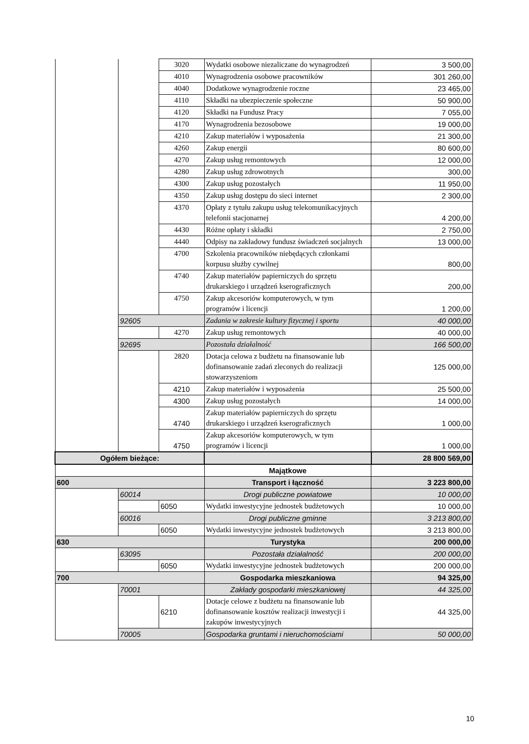| | | 3020 | Wydatki osobowe niezaliczane do wynagrodzeń | 3 500,00 |
| | | 4010 | Wynagrodzenia osobowe pracowników | 301 260,00 |
| | | 4040 | Dodatkowe wynagrodzenie roczne | 23 465,00 |
| | | 4110 | Składki na ubezpieczenie społeczne | 50 900,00 |
| | | 4120 | Składki na Fundusz Pracy | 7 055,00 |
| | | 4170 | Wynagrodzenia bezosobowe | 19 000,00 |
| | | 4210 | Zakup materiałów i wyposażenia | 21 300,00 |
| | | 4260 | Zakup energii | 80 600,00 |
| | | 4270 | Zakup usług remontowych | 12 000,00 |
| | | 4280 | Zakup usług zdrowotnych | 300,00 |
| | | 4300 | Zakup usług pozostałych | 11 950,00 |
| | | 4350 | Zakup usług dostępu do sieci internet | 2 300,00 |
| | | 4370 | Opłaty z tytułu zakupu usług telekomunikacyjnych telefonii stacjonarnej | 4 200,00 |
| | | 4430 | Różne opłaty i składki | 2 750,00 |
| | | 4440 | Odpisy na zakładowy fundusz świadczeń socjalnych | 13 000,00 |
| | | 4700 | Szkolenia pracowników niebędących członkami korpusu służby cywilnej | 800,00 |
| | | 4740 | Zakup materiałów papierniczych do sprzętu drukarskiego i urządzeń kserograficznych | 200,00 |
| | | 4750 | Zakup akcesoriów komputerowych, w tym programów i licencji | 1 200,00 |
| | 92605 | | Zadania w zakresie kultury fizycznej i sportu | 40 000,00 |
| | | 4270 | Zakup usług remontowych | 40 000,00 |
| | 92695 | | Pozostała działalność | 166 500,00 |
| | | 2820 | Dotacja celowa z budżetu na finansowanie lub dofinansowanie zadań zleconych do realizacji stowarzyszeniom | 125 000,00 |
| | | 4210 | Zakup materiałów i wyposażenia | 25 500,00 |
| | | 4300 | Zakup usług pozostałych | 14 000,00 |
| | | 4740 | Zakup materiałów papierniczych do sprzętu drukarskiego i urządzeń kserograficznych | 1 000,00 |
| | | 4750 | Zakup akcesoriów komputerowych, w tym programów i licencji | 1 000,00 |
| Ogółem bieżące: | | | | 28 800 569,00 |
| | | | Majątkowe | |
| 600 | | | Transport i łączność | 3 223 800,00 |
| | 60014 | | Drogi publiczne powiatowe | 10 000,00 |
| | | 6050 | Wydatki inwestycyjne jednostek budżetowych | 10 000,00 |
| | 60016 | | Drogi publiczne gminne | 3 213 800,00 |
| | | 6050 | Wydatki inwestycyjne jednostek budżetowych | 3 213 800,00 |
| 630 | | | Turystyka | 200 000,00 |
| | 63095 | | Pozostała działalność | 200 000,00 |
| | | 6050 | Wydatki inwestycyjne jednostek budżetowych | 200 000,00 |
| 700 | | | Gospodarka mieszkaniowa | 94 325,00 |
| | 70001 | | Zakłady gospodarki mieszkaniowej | 44 325,00 |
| | | 6210 | Dotacje celowe z budżetu na finansowanie lub dofinansowanie kosztów realizacji inwestycji i zakupów inwestycyjnych | 44 325,00 |
| | 70005 | | Gospodarka gruntami i nieruchomościami | 50 000,00 |
10